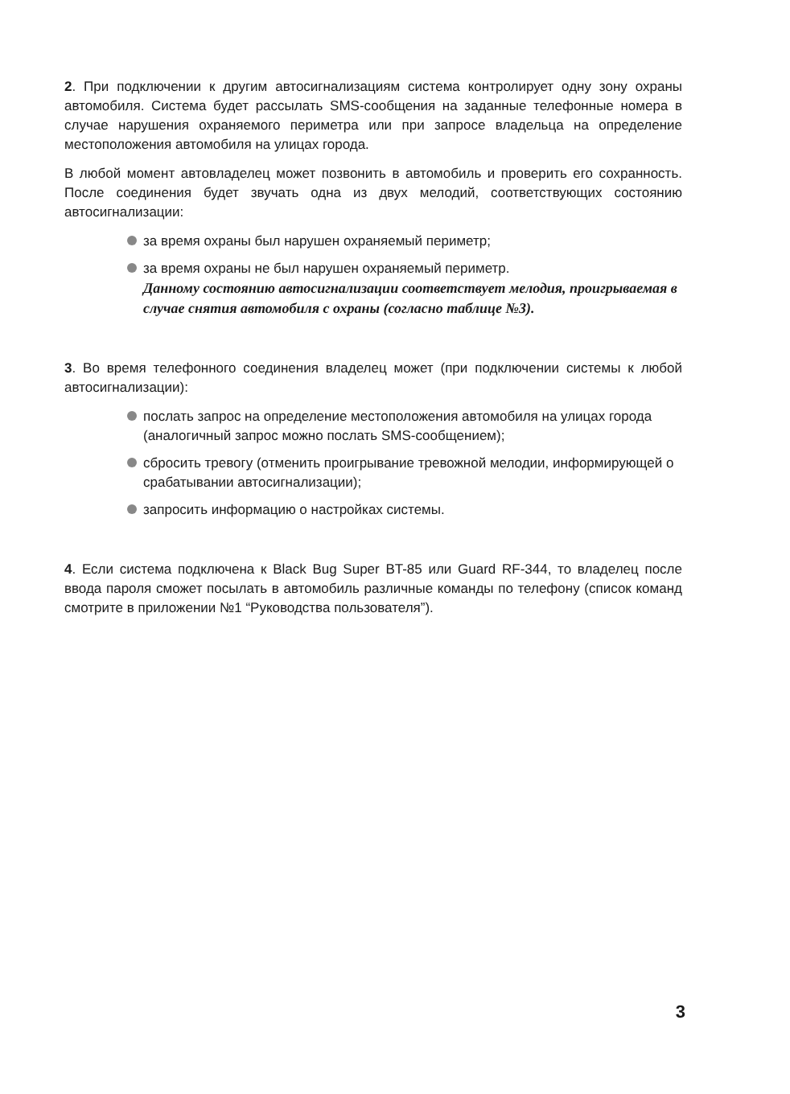2. При подключении к другим автосигнализациям система контролирует одну зону охраны автомобиля. Система будет рассылать SMS-сообщения на заданные телефонные номера в случае нарушения охраняемого периметра или при запросе владельца на определение местоположения автомобиля на улицах города.
В любой момент автовладелец может позвонить в автомобиль и проверить его сохранность. После соединения будет звучать одна из двух мелодий, соответствующих состоянию автосигнализации:
за время охраны был нарушен охраняемый периметр;
за время охраны не был нарушен охраняемый периметр.
Данному состоянию автосигнализации соответствует мелодия, проигрываемая в случае снятия автомобиля с охраны (согласно таблице №3).
3. Во время телефонного соединения владелец может (при подключении системы к любой автосигнализации):
послать запрос на определение местоположения автомобиля на улицах города (аналогичный запрос можно послать SMS-сообщением);
сбросить тревогу (отменить проигрывание тревожной мелодии, информирующей о срабатывании автосигнализации);
запросить информацию о настройках системы.
4. Если система подключена к Black Bug Super BT-85 или Guard RF-344, то владелец после ввода пароля сможет посылать в автомобиль различные команды по телефону (список команд смотрите в приложении №1 “Руководства пользователя”).
3